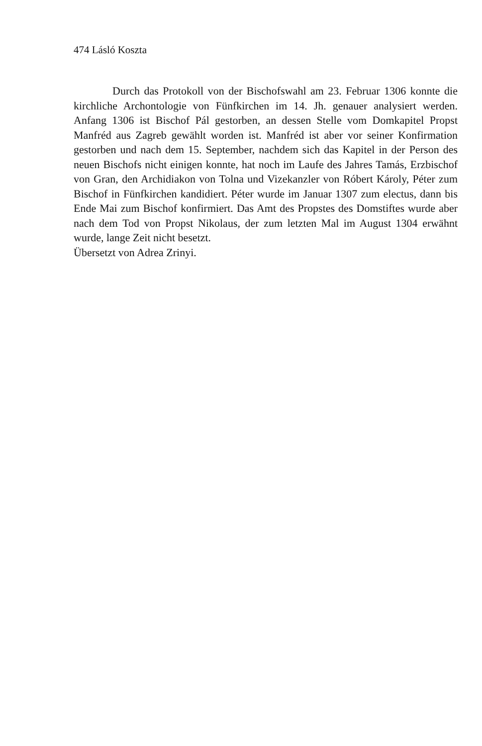474 Lásló Koszta
Durch das Protokoll von der Bischofswahl am 23. Februar 1306 konnte die kirchliche Archontologie von Fünfkirchen im 14. Jh. genauer analysiert werden. Anfang 1306 ist Bischof Pál gestorben, an dessen Stelle vom Domkapitel Propst Manfréd aus Zagreb gewählt worden ist. Manfréd ist aber vor seiner Konfirmation gestorben und nach dem 15. September, nachdem sich das Kapitel in der Person des neuen Bischofs nicht einigen konnte, hat noch im Laufe des Jahres Tamás, Erzbischof von Gran, den Archidiakon von Tolna und Vizekanzler von Róbert Károly, Péter zum Bischof in Fünfkirchen kandidiert. Péter wurde im Januar 1307 zum electus, dann bis Ende Mai zum Bischof konfirmiert. Das Amt des Propstes des Domstiftes wurde aber nach dem Tod von Propst Nikolaus, der zum letzten Mal im August 1304 erwähnt wurde, lange Zeit nicht besetzt.
Übersetzt von Adrea Zrinyi.